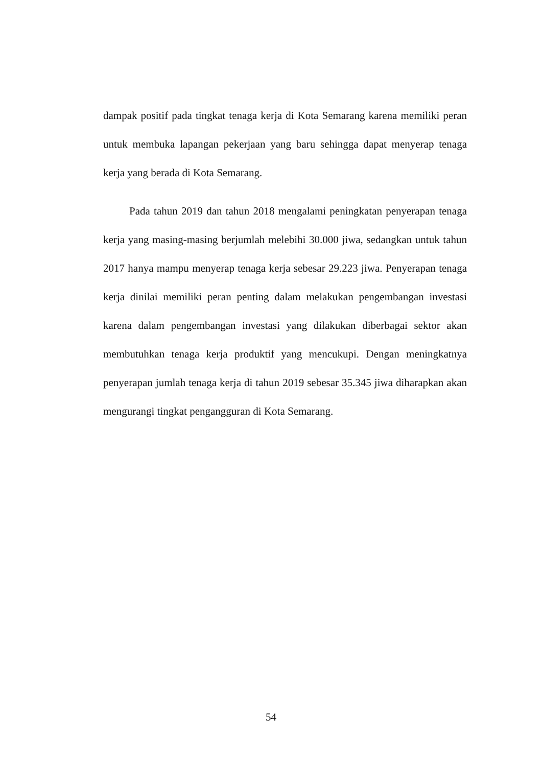dampak positif pada tingkat tenaga kerja di Kota Semarang karena memiliki peran untuk membuka lapangan pekerjaan yang baru sehingga dapat menyerap tenaga kerja yang berada di Kota Semarang.
Pada tahun 2019 dan tahun 2018 mengalami peningkatan penyerapan tenaga kerja yang masing-masing berjumlah melebihi 30.000 jiwa, sedangkan untuk tahun 2017 hanya mampu menyerap tenaga kerja sebesar 29.223 jiwa. Penyerapan tenaga kerja dinilai memiliki peran penting dalam melakukan pengembangan investasi karena dalam pengembangan investasi yang dilakukan diberbagai sektor akan membutuhkan tenaga kerja produktif yang mencukupi. Dengan meningkatnya penyerapan jumlah tenaga kerja di tahun 2019 sebesar 35.345 jiwa diharapkan akan mengurangi tingkat pengangguran di Kota Semarang.
54